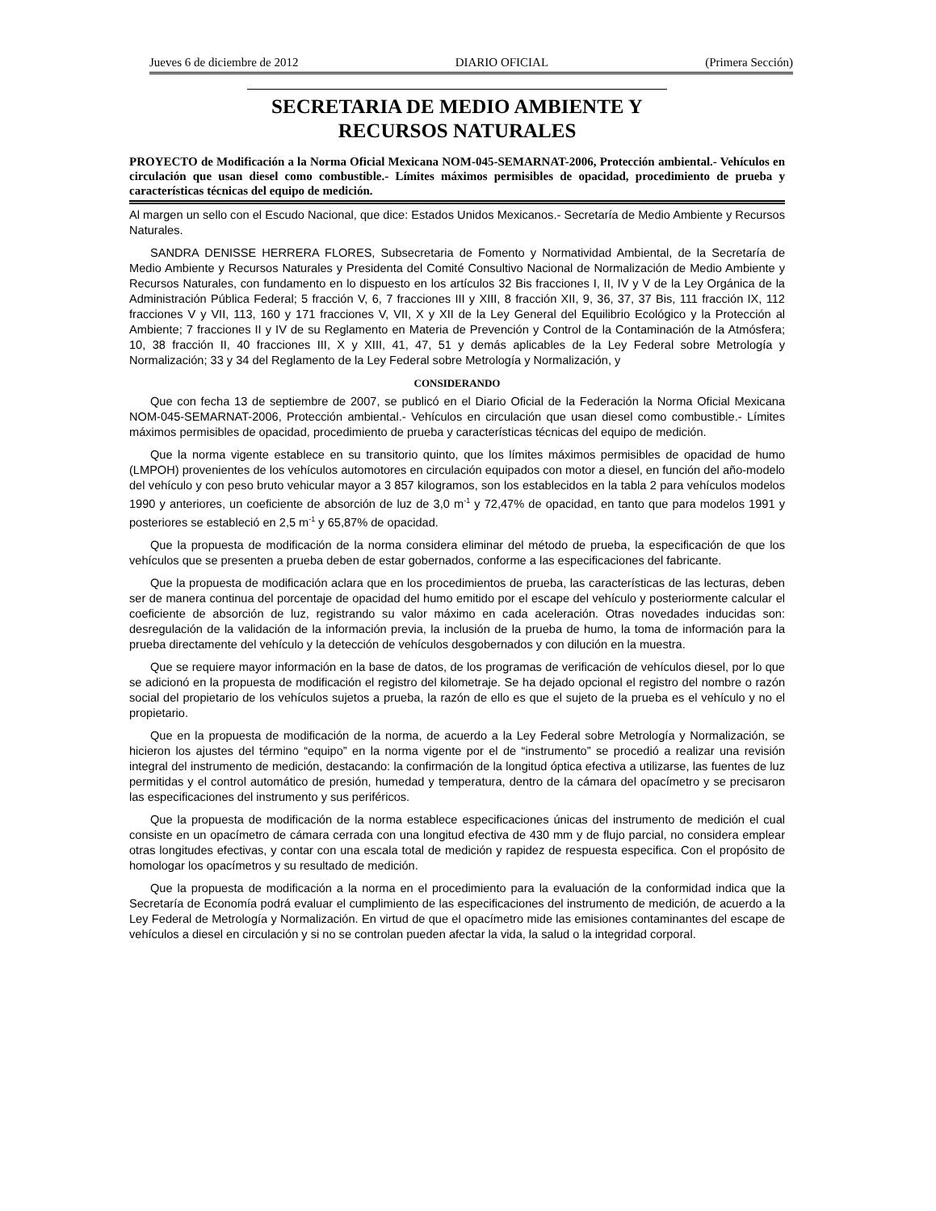Jueves 6 de diciembre de 2012 DIARIO OFICIAL (Primera Sección)
SECRETARIA DE MEDIO AMBIENTE Y
RECURSOS NATURALES
PROYECTO de Modificación a la Norma Oficial Mexicana NOM-045-SEMARNAT-2006, Protección ambiental.- Vehículos en circulación que usan diesel como combustible.- Límites máximos permisibles de opacidad, procedimiento de prueba y características técnicas del equipo de medición.
Al margen un sello con el Escudo Nacional, que dice: Estados Unidos Mexicanos.- Secretaría de Medio Ambiente y Recursos Naturales.
SANDRA DENISSE HERRERA FLORES, Subsecretaria de Fomento y Normatividad Ambiental, de la Secretaría de Medio Ambiente y Recursos Naturales y Presidenta del Comité Consultivo Nacional de Normalización de Medio Ambiente y Recursos Naturales, con fundamento en lo dispuesto en los artículos 32 Bis fracciones I, II, IV y V de la Ley Orgánica de la Administración Pública Federal; 5 fracción V, 6, 7 fracciones III y XIII, 8 fracción XII, 9, 36, 37, 37 Bis, 111 fracción IX, 112 fracciones V y VII, 113, 160 y 171 fracciones V, VII, X y XII de la Ley General del Equilibrio Ecológico y la Protección al Ambiente; 7 fracciones II y IV de su Reglamento en Materia de Prevención y Control de la Contaminación de la Atmósfera; 10, 38 fracción II, 40 fracciones III, X y XIII, 41, 47, 51 y demás aplicables de la Ley Federal sobre Metrología y Normalización; 33 y 34 del Reglamento de la Ley Federal sobre Metrología y Normalización, y
CONSIDERANDO
Que con fecha 13 de septiembre de 2007, se publicó en el Diario Oficial de la Federación la Norma Oficial Mexicana NOM-045-SEMARNAT-2006, Protección ambiental.- Vehículos en circulación que usan diesel como combustible.- Límites máximos permisibles de opacidad, procedimiento de prueba y características técnicas del equipo de medición.
Que la norma vigente establece en su transitorio quinto, que los límites máximos permisibles de opacidad de humo (LMPOH) provenientes de los vehículos automotores en circulación equipados con motor a diesel, en función del año-modelo del vehículo y con peso bruto vehicular mayor a 3 857 kilogramos, son los establecidos en la tabla 2 para vehículos modelos 1990 y anteriores, un coeficiente de absorción de luz de 3,0 m<sup>-1</sup> y 72,47% de opacidad, en tanto que para modelos 1991 y posteriores se estableció en 2,5 m<sup>-1</sup> y 65,87% de opacidad.
Que la propuesta de modificación de la norma considera eliminar del método de prueba, la especificación de que los vehículos que se presenten a prueba deben de estar gobernados, conforme a las especificaciones del fabricante.
Que la propuesta de modificación aclara que en los procedimientos de prueba, las características de las lecturas, deben ser de manera continua del porcentaje de opacidad del humo emitido por el escape del vehículo y posteriormente calcular el coeficiente de absorción de luz, registrando su valor máximo en cada aceleración. Otras novedades inducidas son: desregulación de la validación de la información previa, la inclusión de la prueba de humo, la toma de información para la prueba directamente del vehículo y la detección de vehículos desgobernados y con dilución en la muestra.
Que se requiere mayor información en la base de datos, de los programas de verificación de vehículos diesel, por lo que se adicionó en la propuesta de modificación el registro del kilometraje. Se ha dejado opcional el registro del nombre o razón social del propietario de los vehículos sujetos a prueba, la razón de ello es que el sujeto de la prueba es el vehículo y no el propietario.
Que en la propuesta de modificación de la norma, de acuerdo a la Ley Federal sobre Metrología y Normalización, se hicieron los ajustes del término “equipo” en la norma vigente por el de “instrumento” se procedió a realizar una revisión integral del instrumento de medición, destacando: la confirmación de la longitud óptica efectiva a utilizarse, las fuentes de luz permitidas y el control automático de presión, humedad y temperatura, dentro de la cámara del opacímetro y se precisaron las especificaciones del instrumento y sus periféricos.
Que la propuesta de modificación de la norma establece especificaciones únicas del instrumento de medición el cual consiste en un opacímetro de cámara cerrada con una longitud efectiva de 430 mm y de flujo parcial, no considera emplear otras longitudes efectivas, y contar con una escala total de medición y rapidez de respuesta especifica. Con el propósito de homologar los opacímetros y su resultado de medición.
Que la propuesta de modificación a la norma en el procedimiento para la evaluación de la conformidad indica que la Secretaría de Economía podrá evaluar el cumplimiento de las especificaciones del instrumento de medición, de acuerdo a la Ley Federal de Metrología y Normalización. En virtud de que el opacímetro mide las emisiones contaminantes del escape de vehículos a diesel en circulación y si no se controlan pueden afectar la vida, la salud o la integridad corporal.